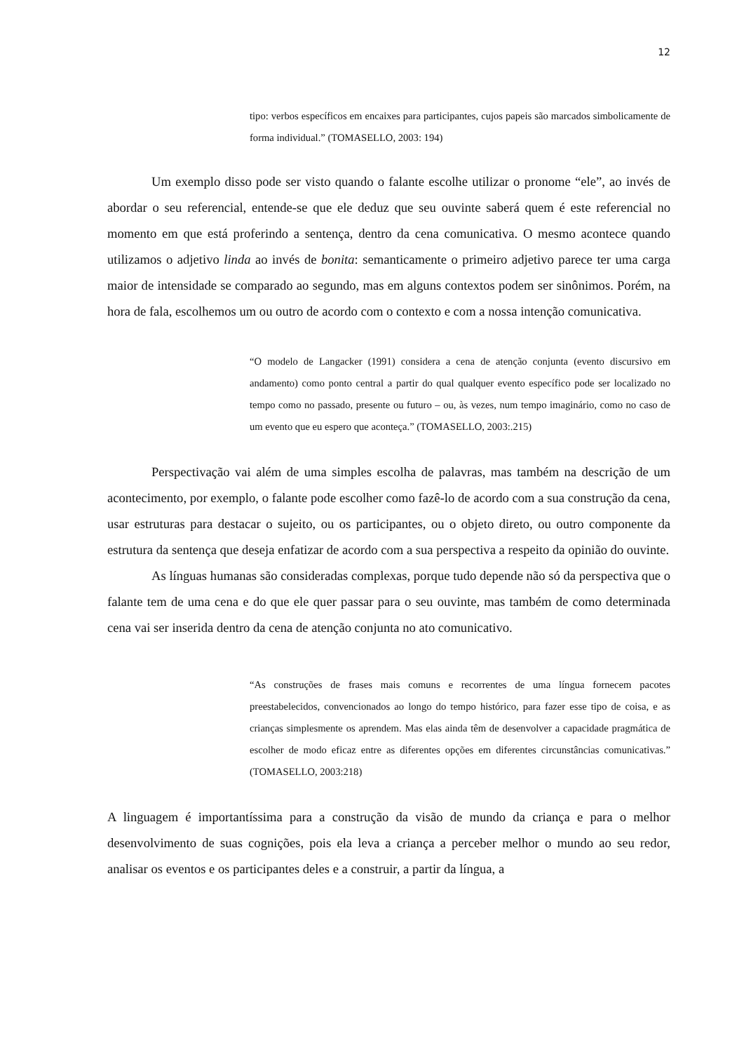12
tipo: verbos específicos em encaixes para participantes, cujos papeis são marcados simbolicamente de forma individual.” (TOMASELLO, 2003: 194)
Um exemplo disso pode ser visto quando o falante escolhe utilizar o pronome “ele”, ao invés de abordar o seu referencial, entende-se que ele deduz que seu ouvinte saberá quem é este referencial no momento em que está proferindo a sentença, dentro da cena comunicativa. O mesmo acontece quando utilizamos o adjetivo linda ao invés de bonita: semanticamente o primeiro adjetivo parece ter uma carga maior de intensidade se comparado ao segundo, mas em alguns contextos podem ser sinônimos. Porém, na hora de fala, escolhemos um ou outro de acordo com o contexto e com a nossa intenção comunicativa.
“O modelo de Langacker (1991) considera a cena de atenção conjunta (evento discursivo em andamento) como ponto central a partir do qual qualquer evento específico pode ser localizado no tempo como no passado, presente ou futuro – ou, às vezes, num tempo imaginário, como no caso de um evento que eu espero que aconteça.” (TOMASELLO, 2003:.215)
Perspectivação vai além de uma simples escolha de palavras, mas também na descrição de um acontecimento, por exemplo, o falante pode escolher como fazê-lo de acordo com a sua construção da cena, usar estruturas para destacar o sujeito, ou os participantes, ou o objeto direto, ou outro componente da estrutura da sentença que deseja enfatizar de acordo com a sua perspectiva a respeito da opinião do ouvinte.
As línguas humanas são consideradas complexas, porque tudo depende não só da perspectiva que o falante tem de uma cena e do que ele quer passar para o seu ouvinte, mas também de como determinada cena vai ser inserida dentro da cena de atenção conjunta no ato comunicativo.
“As construções de frases mais comuns e recorrentes de uma língua fornecem pacotes preestabelecidos, convencionados ao longo do tempo histórico, para fazer esse tipo de coisa, e as crianças simplesmente os aprendem. Mas elas ainda têm de desenvolver a capacidade pragmática de escolher de modo eficaz entre as diferentes opções em diferentes circunstâncias comunicativas.” (TOMASELLO, 2003:218)
A linguagem é importantíssima para a construção da visão de mundo da criança e para o melhor desenvolvimento de suas cognições, pois ela leva a criança a perceber melhor o mundo ao seu redor, analisar os eventos e os participantes deles e a construir, a partir da língua, a